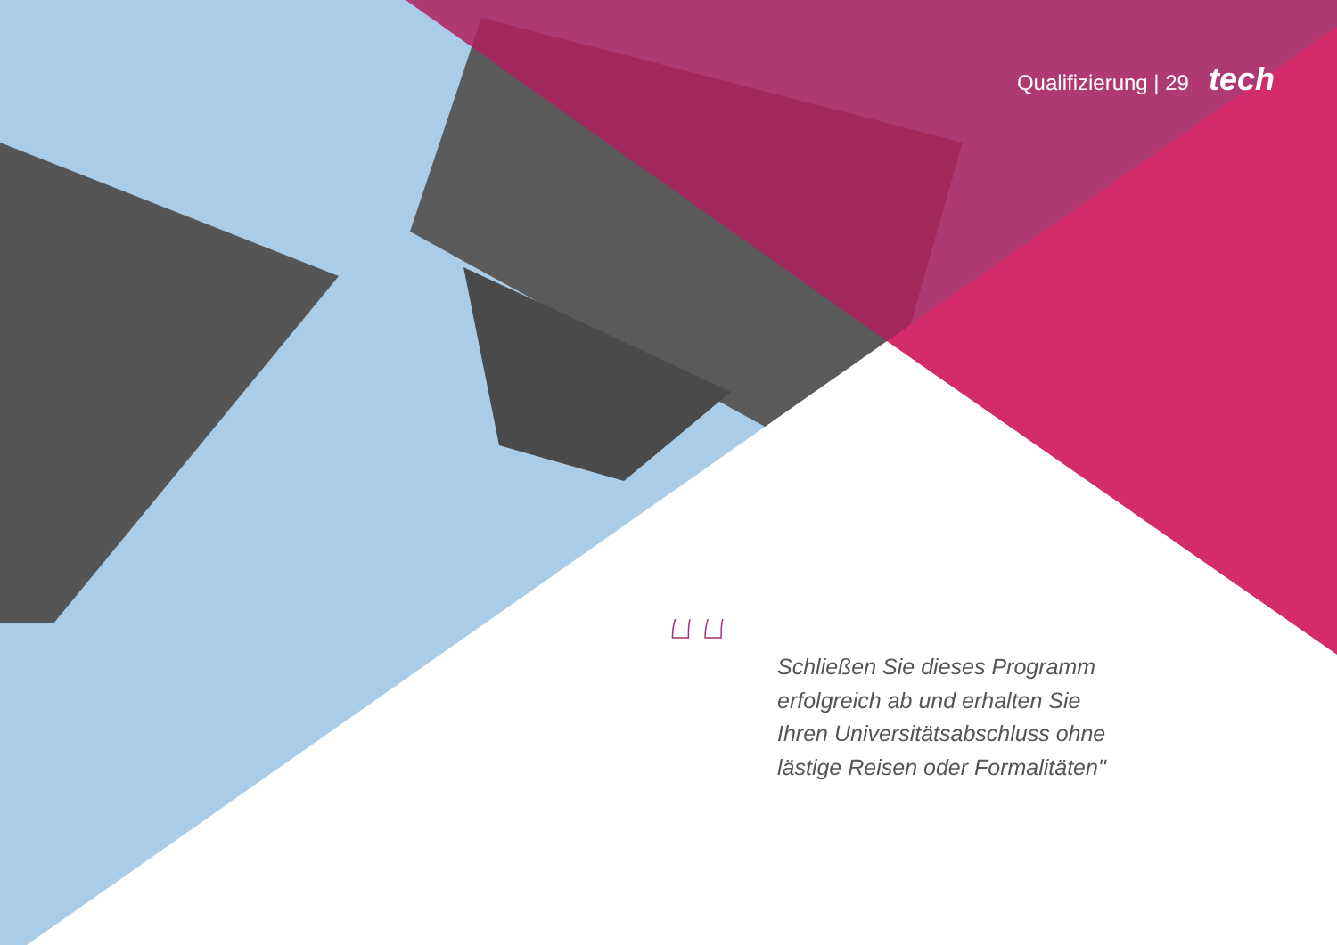Qualifizierung | 29 tech
“
Schließen Sie dieses Programm erfolgreich ab und erhalten Sie Ihren Universitätsabschluss ohne lästige Reisen oder Formalitäten"